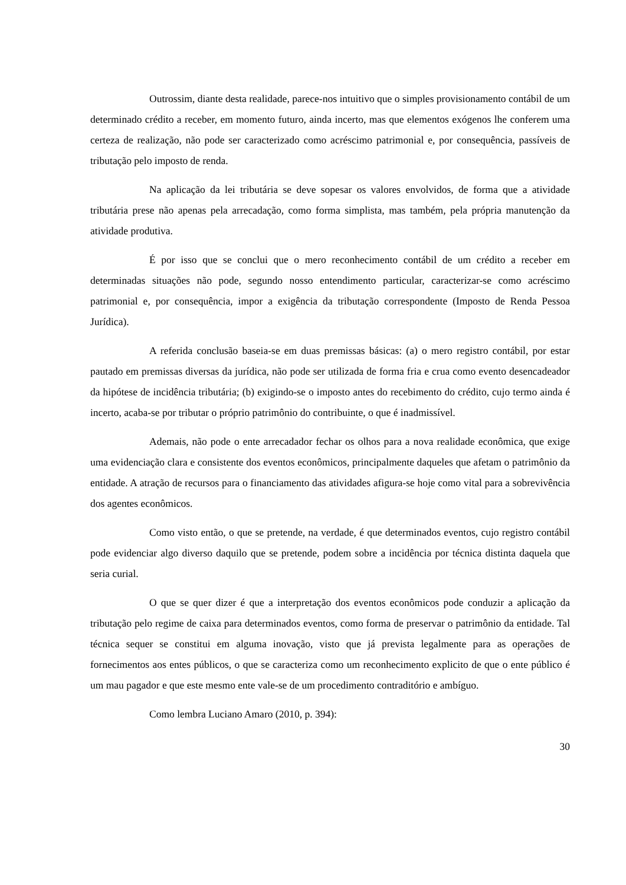Outrossim, diante desta realidade, parece-nos intuitivo que o simples provisionamento contábil de um determinado crédito a receber, em momento futuro, ainda incerto, mas que elementos exógenos lhe conferem uma certeza de realização, não pode ser caracterizado como acréscimo patrimonial e, por consequência, passíveis de tributação pelo imposto de renda.
Na aplicação da lei tributária se deve sopesar os valores envolvidos, de forma que a atividade tributária prese não apenas pela arrecadação, como forma simplista, mas também, pela própria manutenção da atividade produtiva.
É por isso que se conclui que o mero reconhecimento contábil de um crédito a receber em determinadas situações não pode, segundo nosso entendimento particular, caracterizar-se como acréscimo patrimonial e, por consequência, impor a exigência da tributação correspondente (Imposto de Renda Pessoa Jurídica).
A referida conclusão baseia-se em duas premissas básicas: (a) o mero registro contábil, por estar pautado em premissas diversas da jurídica, não pode ser utilizada de forma fria e crua como evento desencadeador da hipótese de incidência tributária; (b) exigindo-se o imposto antes do recebimento do crédito, cujo termo ainda é incerto, acaba-se por tributar o próprio patrimônio do contribuinte, o que é inadmissível.
Ademais, não pode o ente arrecadador fechar os olhos para a nova realidade econômica, que exige uma evidenciação clara e consistente dos eventos econômicos, principalmente daqueles que afetam o patrimônio da entidade. A atração de recursos para o financiamento das atividades afigura-se hoje como vital para a sobrevivência dos agentes econômicos.
Como visto então, o que se pretende, na verdade, é que determinados eventos, cujo registro contábil pode evidenciar algo diverso daquilo que se pretende, podem sobre a incidência por técnica distinta daquela que seria curial.
O que se quer dizer é que a interpretação dos eventos econômicos pode conduzir a aplicação da tributação pelo regime de caixa para determinados eventos, como forma de preservar o patrimônio da entidade. Tal técnica sequer se constitui em alguma inovação, visto que já prevista legalmente para as operações de fornecimentos aos entes públicos, o que se caracteriza como um reconhecimento explicito de que o ente público é um mau pagador e que este mesmo ente vale-se de um procedimento contraditório e ambíguo.
Como lembra Luciano Amaro (2010, p. 394):
30